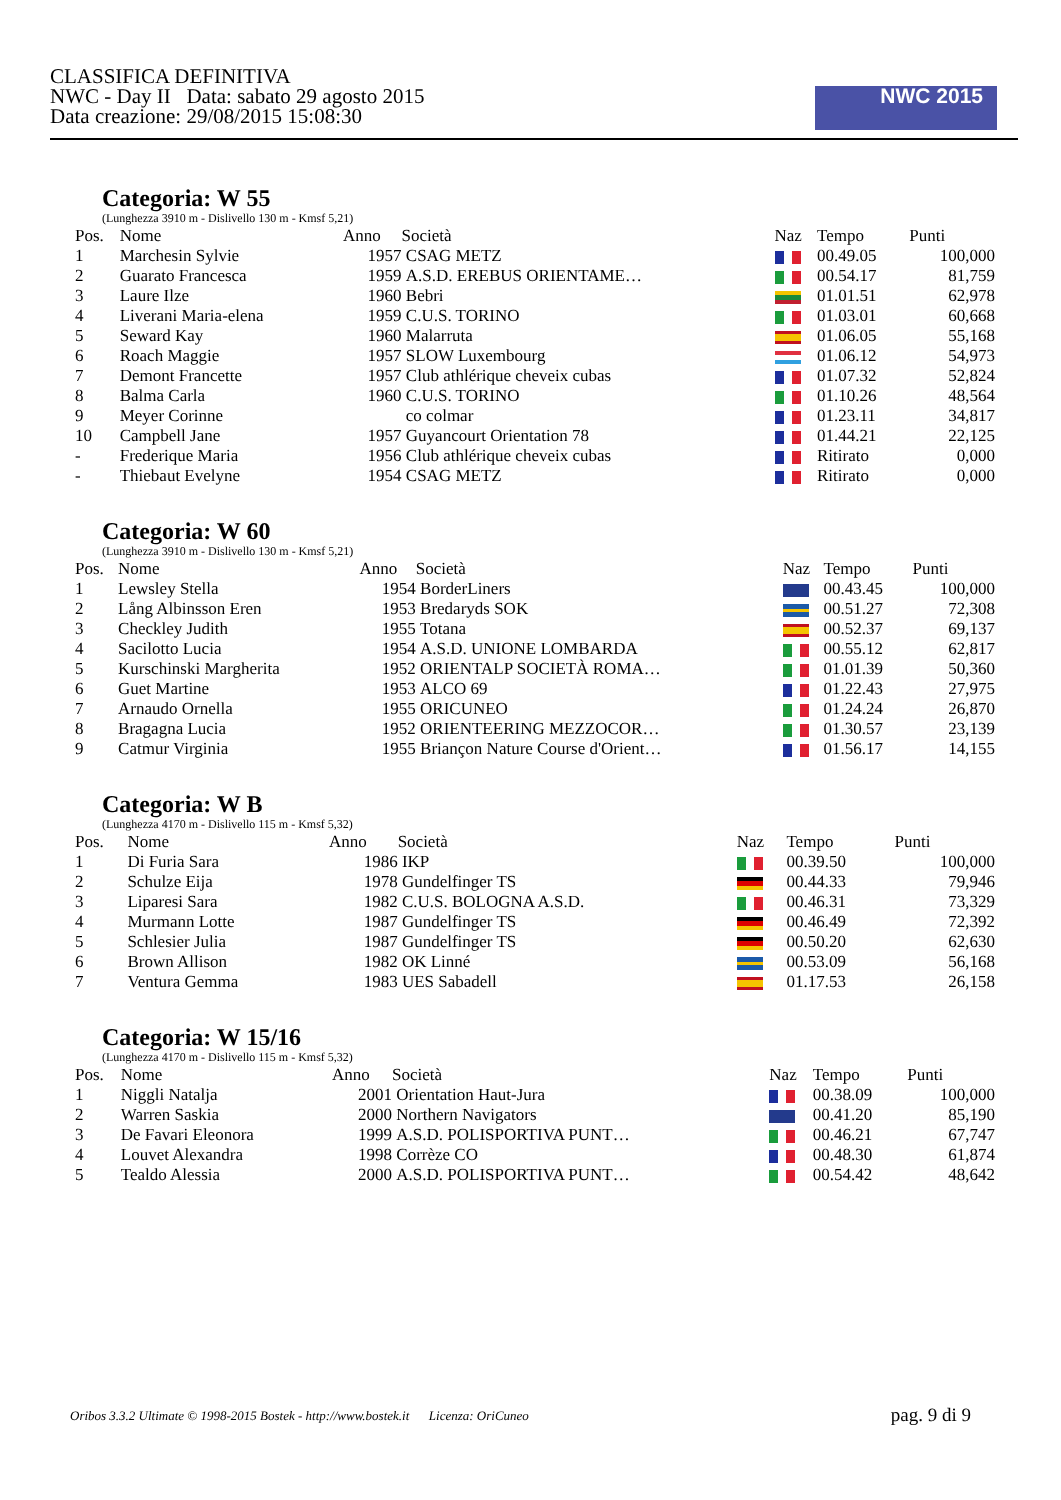CLASSIFICA DEFINITIVA
NWC - Day II Data: sabato 29 agosto 2015
Data creazione: 29/08/2015 15:08:30
NWC 2015
Categoria: W 55
(Lunghezza 3910 m - Dislivello 130 m - Kmsf 5,21)
| Pos. | Nome | Anno | Società | Naz | Tempo | Punti |
| --- | --- | --- | --- | --- | --- | --- |
| 1 | Marchesin Sylvie | 1957 | CSAG METZ | | 00.49.05 | 100,000 |
| 2 | Guarato Francesca | 1959 | A.S.D. EREBUS ORIENTAME… | | 00.54.17 | 81,759 |
| 3 | Laure Ilze | 1960 | Bebri | | 01.01.51 | 62,978 |
| 4 | Liverani Maria-elena | 1959 | C.U.S. TORINO | | 01.03.01 | 60,668 |
| 5 | Seward Kay | 1960 | Malarruta | | 01.06.05 | 55,168 |
| 6 | Roach Maggie | 1957 | SLOW Luxembourg | | 01.06.12 | 54,973 |
| 7 | Demont Francette | 1957 | Club athlérique cheveix cubas | | 01.07.32 | 52,824 |
| 8 | Balma Carla | 1960 | C.U.S. TORINO | | 01.10.26 | 48,564 |
| 9 | Meyer Corinne | | co colmar | | 01.23.11 | 34,817 |
| 10 | Campbell Jane | 1957 | Guyancourt Orientation 78 | | 01.44.21 | 22,125 |
| - | Frederique Maria | 1956 | Club athlérique cheveix cubas | | Ritirato | 0,000 |
| - | Thiebaut Evelyne | 1954 | CSAG METZ | | Ritirato | 0,000 |
Categoria: W 60
(Lunghezza 3910 m - Dislivello 130 m - Kmsf 5,21)
| Pos. | Nome | Anno | Società | Naz | Tempo | Punti |
| --- | --- | --- | --- | --- | --- | --- |
| 1 | Lewsley Stella | 1954 | BorderLiners | | 00.43.45 | 100,000 |
| 2 | Lång Albinsson Eren | 1953 | Bredaryds SOK | | 00.51.27 | 72,308 |
| 3 | Checkley Judith | 1955 | Totana | | 00.52.37 | 69,137 |
| 4 | Sacilotto Lucia | 1954 | A.S.D. UNIONE LOMBARDA | | 00.55.12 | 62,817 |
| 5 | Kurschinski Margherita | 1952 | ORIENTALP SOCIETÀ ROMA… | | 01.01.39 | 50,360 |
| 6 | Guet Martine | 1953 | ALCO 69 | | 01.22.43 | 27,975 |
| 7 | Arnaudo Ornella | 1955 | ORICUNEO | | 01.24.24 | 26,870 |
| 8 | Bragagna Lucia | 1952 | ORIENTEERING MEZZOCOR… | | 01.30.57 | 23,139 |
| 9 | Catmur Virginia | 1955 | Briançon Nature Course d'Orient… | | 01.56.17 | 14,155 |
Categoria: W B
(Lunghezza 4170 m - Dislivello 115 m - Kmsf 5,32)
| Pos. | Nome | Anno | Società | Naz | Tempo | Punti |
| --- | --- | --- | --- | --- | --- | --- |
| 1 | Di Furia Sara | 1986 | IKP | | 00.39.50 | 100,000 |
| 2 | Schulze Eija | 1978 | Gundelfinger TS | | 00.44.33 | 79,946 |
| 3 | Liparesi Sara | 1982 | C.U.S. BOLOGNA A.S.D. | | 00.46.31 | 73,329 |
| 4 | Murmann Lotte | 1987 | Gundelfinger TS | | 00.46.49 | 72,392 |
| 5 | Schlesier Julia | 1987 | Gundelfinger TS | | 00.50.20 | 62,630 |
| 6 | Brown Allison | 1982 | OK Linné | | 00.53.09 | 56,168 |
| 7 | Ventura Gemma | 1983 | UES Sabadell | | 01.17.53 | 26,158 |
Categoria: W 15/16
(Lunghezza 4170 m - Dislivello 115 m - Kmsf 5,32)
| Pos. | Nome | Anno | Società | Naz | Tempo | Punti |
| --- | --- | --- | --- | --- | --- | --- |
| 1 | Niggli Natalja | 2001 | Orientation Haut-Jura | | 00.38.09 | 100,000 |
| 2 | Warren Saskia | 2000 | Northern Navigators | | 00.41.20 | 85,190 |
| 3 | De Favari Eleonora | 1999 | A.S.D. POLISPORTIVA PUNT… | | 00.46.21 | 67,747 |
| 4 | Louvet Alexandra | 1998 | Corrèze CO | | 00.48.30 | 61,874 |
| 5 | Tealdo Alessia | 2000 | A.S.D. POLISPORTIVA PUNT… | | 00.54.42 | 48,642 |
Oribos 3.3.2 Ultimate © 1998-2015 Bostek - http://www.bostek.it Licenza: OriCuneo pag. 9 di 9